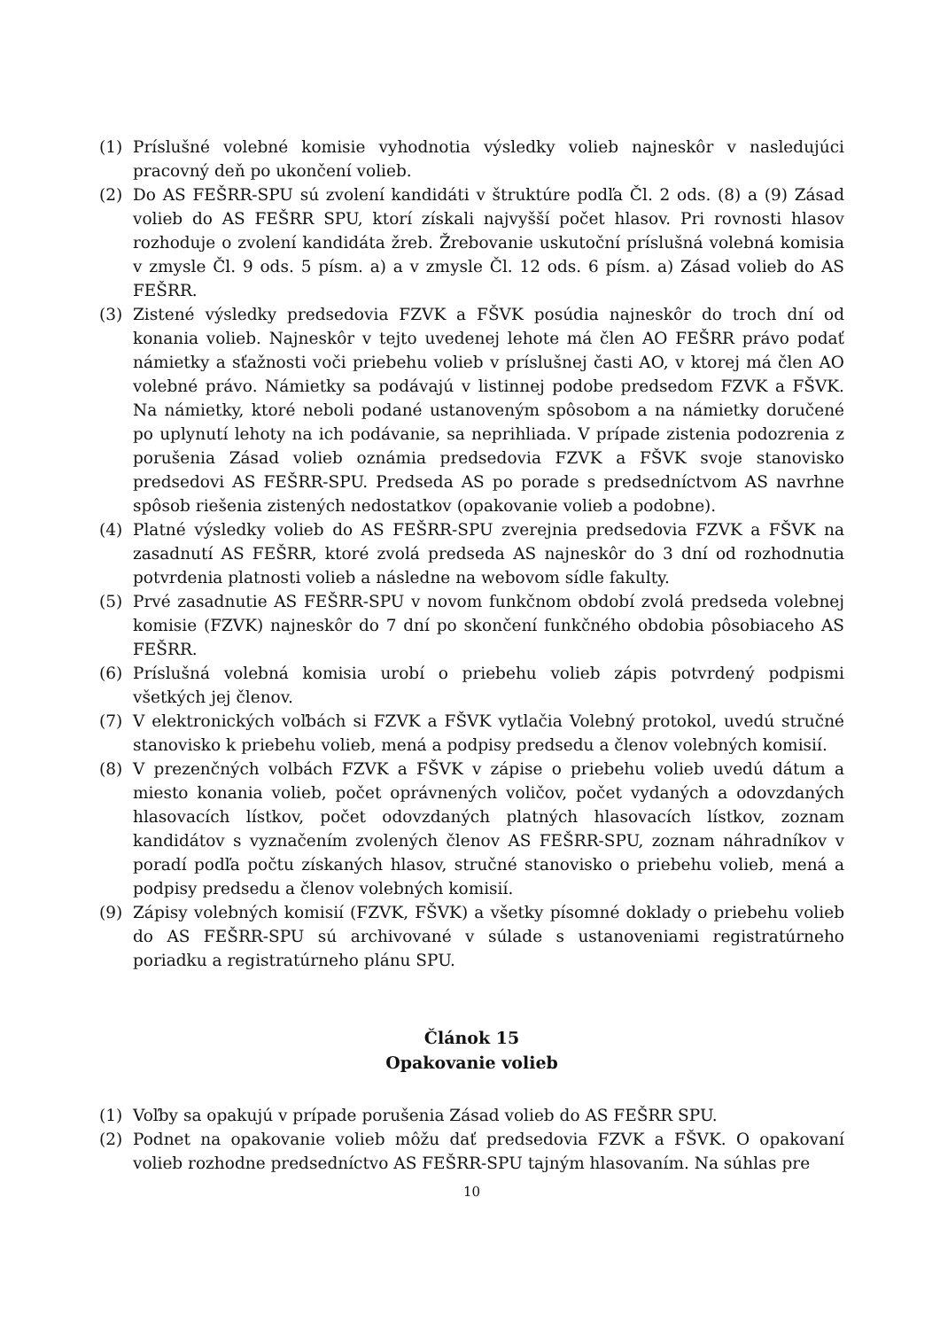(1) Príslušné volebné komisie vyhodnotia výsledky volieb najneskôr v nasledujúci pracovný deň po ukončení volieb.
(2) Do AS FEŠRR-SPU sú zvolení kandidáti v štruktúre podľa Čl. 2 ods. (8) a (9) Zásad volieb do AS FEŠRR SPU, ktorí získali najvyšší počet hlasov. Pri rovnosti hlasov rozhoduje o zvolení kandidáta žreb. Žrebovanie uskutoční príslušná volebná komisia v zmysle Čl. 9 ods. 5 písm. a) a v zmysle Čl. 12 ods. 6 písm. a) Zásad volieb do AS FEŠRR.
(3) Zistené výsledky predsedovia FZVK a FŠVK posúdia najneskôr do troch dní od konania volieb. Najneskôr v tejto uvedenej lehote má člen AO FEŠRR právo podať námietky a sťažnosti voči priebehu volieb v príslušnej časti AO, v ktorej má člen AO volebné právo. Námietky sa podávajú v listinnej podobe predsedom FZVK a FŠVK. Na námietky, ktoré neboli podané ustanoveným spôsobom a na námietky doručené po uplynutí lehoty na ich podávanie, sa neprihliada. V prípade zistenia podozrenia z porušenia Zásad volieb oznámia predsedovia FZVK a FŠVK svoje stanovisko predsedovi AS FEŠRR-SPU. Predseda AS po porade s predsedníctvom AS navrhne spôsob riešenia zistených nedostatkov (opakovanie volieb a podobne).
(4) Platné výsledky volieb do AS FEŠRR-SPU zverejnia predsedovia FZVK a FŠVK na zasadnutí AS FEŠRR, ktoré zvolá predseda AS najneskôr do 3 dní od rozhodnutia potvrdenia platnosti volieb a následne na webovom sídle fakulty.
(5) Prvé zasadnutie AS FEŠRR-SPU v novom funkčnom období zvolá predseda volebnej komisie (FZVK) najneskôr do 7 dní po skončení funkčného obdobia pôsobiaceho AS FEŠRR.
(6) Príslušná volebná komisia urobí o priebehu volieb zápis potvrdený podpismi všetkých jej členov.
(7) V elektronických voľbách si FZVK a FŠVK vytlačia Volebný protokol, uvedú stručné stanovisko k priebehu volieb, mená a podpisy predsedu a členov volebných komisií.
(8) V prezenčných volbách FZVK a FŠVK v zápise o priebehu volieb uvedú dátum a miesto konania volieb, počet oprávnených voličov, počet vydaných a odovzdaných hlasovacích lístkov, počet odovzdaných platných hlasovacích lístkov, zoznam kandidátov s vyznačením zvolených členov AS FEŠRR-SPU, zoznam náhradníkov v poradí podľa počtu získaných hlasov, stručné stanovisko o priebehu volieb, mená a podpisy predsedu a členov volebných komisií.
(9) Zápisy volebných komisií (FZVK, FŠVK) a všetky písomné doklady o priebehu volieb do AS FEŠRR-SPU sú archivované v súlade s ustanoveniami registratúrneho poriadku a registratúrneho plánu SPU.
Článok 15
Opakovanie volieb
(1) Voľby sa opakujú v prípade porušenia Zásad volieb do AS FEŠRR SPU.
(2) Podnet na opakovanie volieb môžu dať predsedovia FZVK a FŠVK. O opakovaní volieb rozhodne predsedníctvo AS FEŠRR-SPU tajným hlasovaním. Na súhlas pre
10